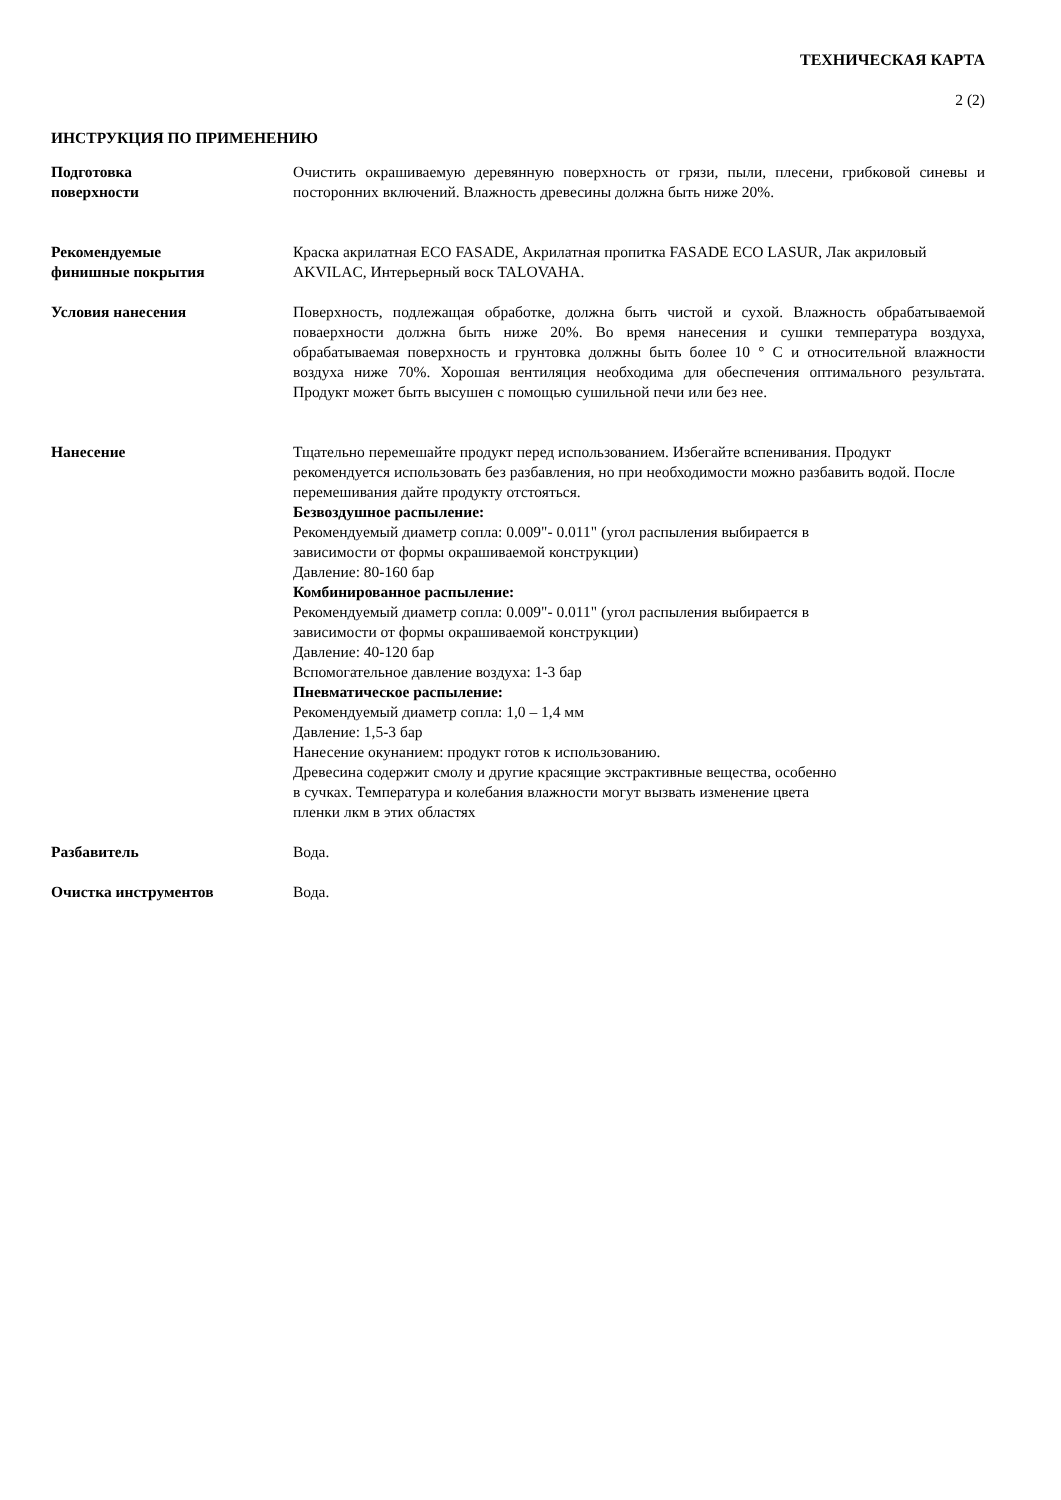ТЕХНИЧЕСКАЯ КАРТА
2 (2)
ИНСТРУКЦИЯ ПО ПРИМЕНЕНИЮ
Подготовка
поверхности
Очистить окрашиваемую деревянную поверхность от грязи, пыли, плесени, грибковой синевы и посторонних включений. Влажность древесины должна быть ниже 20%.
Рекомендуемые
финишные покрытия
Краска акрилатная ECO FASADE, Акрилатная пропитка FASADE ECO LASUR, Лак акриловый AKVILAC, Интерьерный воск TALOVAHA.
Условия нанесения Поверхность, подлежащая обработке, должна быть чистой и сухой. Влажность обрабатываемой поваерхности должна быть ниже 20%. Во время нанесения и сушки температура воздуха, обрабатываемая поверхность и грунтовка должны быть более 10 ° C и относительной влажности воздуха ниже 70%. Хорошая вентиляция необходима для обеспечения оптимального результата. Продукт может быть высушен с помощью сушильной печи или без нее.
Нанесение Тщательно перемешайте продукт перед использованием. Избегайте вспенивания. Продукт рекомендуется использовать без разбавления, но при необходимости можно разбавить водой. После перемешивания дайте продукту отстояться.
Безвоздушное распыление:
Рекомендуемый диаметр сопла: 0.009"- 0.011" (угол распыления выбирается в
зависимости от формы окрашиваемой конструкции)
Давление: 80-160 бар
Комбинированное распыление:
Рекомендуемый диаметр сопла: 0.009"- 0.011" (угол распыления выбирается в
зависимости от формы окрашиваемой конструкции)
Давление: 40-120 бар
Вспомогательное давление воздуха: 1-3 бар
Пневматическое распыление:
Рекомендуемый диаметр сопла: 1,0 – 1,4 мм
Давление: 1,5-3 бар
Нанесение окунанием: продукт готов к использованию.
Древесина содержит смолу и другие красящие экстрактивные вещества, особенно
в сучках. Температура и колебания влажности могут вызвать изменение цвета
пленки лкм в этих областях
Разбавитель Вода.
Очистка инструментов Вода.